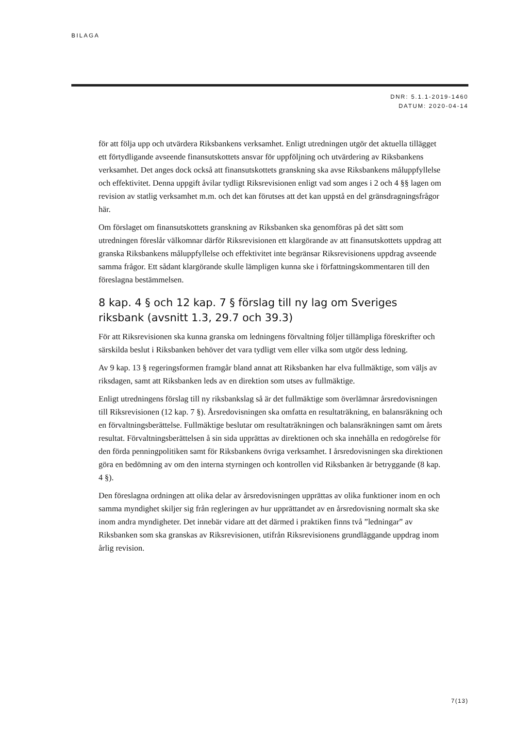BILAGA
DNR: 5.1.1-2019-1460
DATUM: 2020-04-14
för att följa upp och utvärdera Riksbankens verksamhet. Enligt utredningen utgör det aktuella tillägget ett förtydligande avseende finansutskottets ansvar för uppföljning och utvärdering av Riksbankens verksamhet. Det anges dock också att finansutskottets granskning ska avse Riksbankens måluppfyllelse och effektivitet. Denna uppgift åvilar tydligt Riksrevisionen enligt vad som anges i 2 och 4 §§ lagen om revision av statlig verksamhet m.m. och det kan förutses att det kan uppstå en del gränsdragningsfrågor här.
Om förslaget om finansutskottets granskning av Riksbanken ska genomföras på det sätt som utredningen föreslår välkomnar därför Riksrevisionen ett klargörande av att finansutskottets uppdrag att granska Riksbankens måluppfyllelse och effektivitet inte begränsar Riksrevisionens uppdrag avseende samma frågor. Ett sådant klargörande skulle lämpligen kunna ske i författningskommentaren till den föreslagna bestämmelsen.
8 kap. 4 § och 12 kap. 7 § förslag till ny lag om Sveriges riksbank (avsnitt 1.3, 29.7 och 39.3)
För att Riksrevisionen ska kunna granska om ledningens förvaltning följer tillämpliga föreskrifter och särskilda beslut i Riksbanken behöver det vara tydligt vem eller vilka som utgör dess ledning.
Av 9 kap. 13 § regeringsformen framgår bland annat att Riksbanken har elva fullmäktige, som väljs av riksdagen, samt att Riksbanken leds av en direktion som utses av fullmäktige.
Enligt utredningens förslag till ny riksbankslag så är det fullmäktige som överlämnar årsredovisningen till Riksrevisionen (12 kap. 7 §). Årsredovisningen ska omfatta en resultaträkning, en balansräkning och en förvaltningsberättelse. Fullmäktige beslutar om resultaträkningen och balansräkningen samt om årets resultat. Förvaltningsberättelsen å sin sida upprättas av direktionen och ska innehålla en redogörelse för den förda penningpolitiken samt för Riksbankens övriga verksamhet. I årsredovisningen ska direktionen göra en bedömning av om den interna styrningen och kontrollen vid Riksbanken är betryggande (8 kap. 4 §).
Den föreslagna ordningen att olika delar av årsredovisningen upprättas av olika funktioner inom en och samma myndighet skiljer sig från regleringen av hur upprättandet av en årsredovisning normalt ska ske inom andra myndigheter. Det innebär vidare att det därmed i praktiken finns två ”ledningar” av Riksbanken som ska granskas av Riksrevisionen, utifrån Riksrevisionens grundläggande uppdrag inom årlig revision.
7(13)